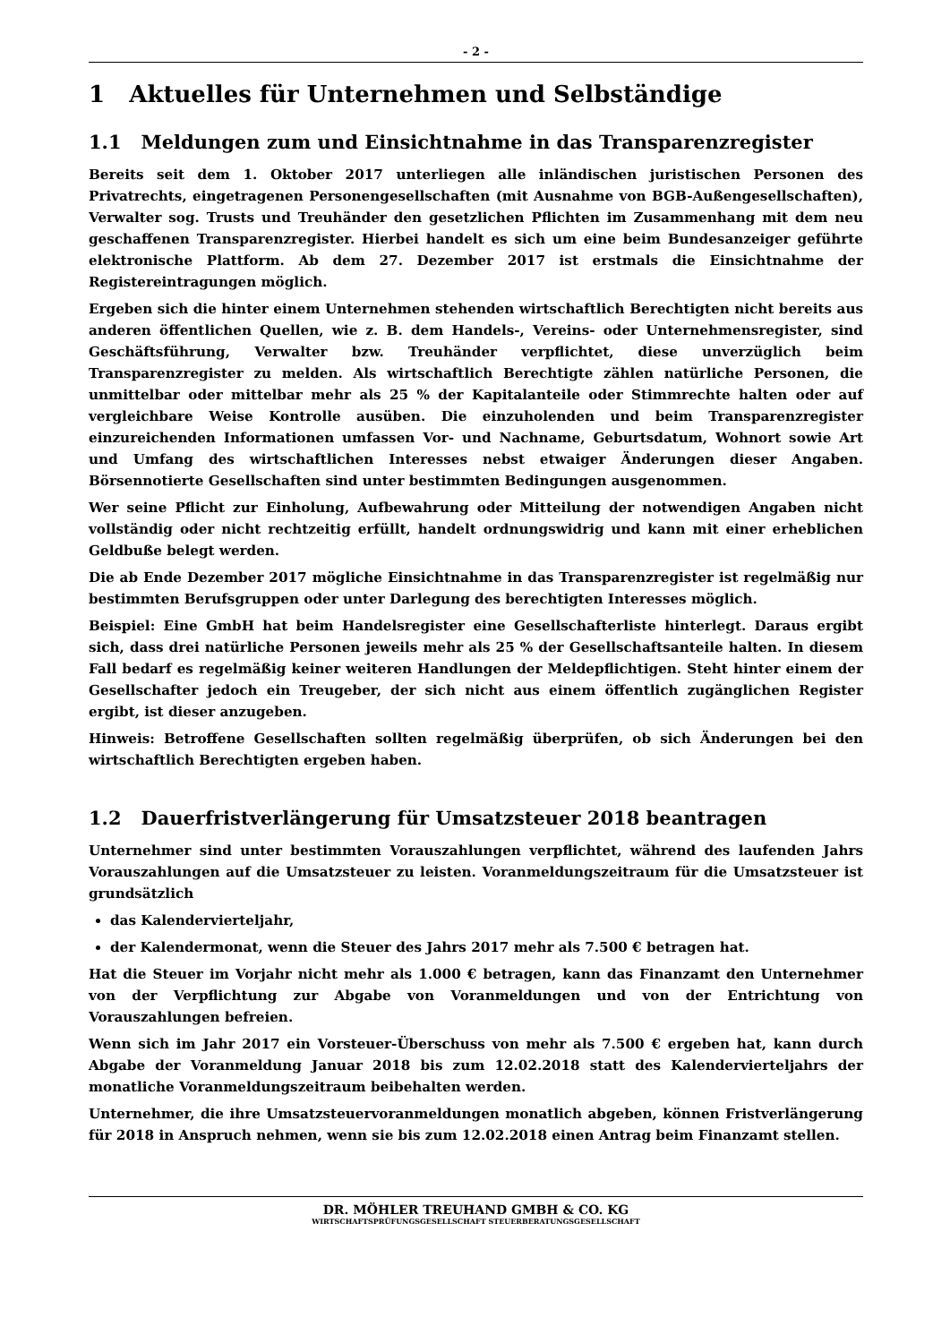- 2 -
1 Aktuelles für Unternehmen und Selbständige
1.1 Meldungen zum und Einsichtnahme in das Transparenzregister
Bereits seit dem 1. Oktober 2017 unterliegen alle inländischen juristischen Personen des Privatrechts, eingetragenen Personengesellschaften (mit Ausnahme von BGB-Außengesellschaften), Verwalter sog. Trusts und Treuhänder den gesetzlichen Pflichten im Zusammenhang mit dem neu geschaffenen Transparenzregister. Hierbei handelt es sich um eine beim Bundesanzeiger geführte elektronische Plattform. Ab dem 27. Dezember 2017 ist erstmals die Einsichtnahme der Registereintragungen möglich.
Ergeben sich die hinter einem Unternehmen stehenden wirtschaftlich Berechtigten nicht bereits aus anderen öffentlichen Quellen, wie z. B. dem Handels-, Vereins- oder Unternehmensregister, sind Geschäftsführung, Verwalter bzw. Treuhänder verpflichtet, diese unverzüglich beim Transparenzregister zu melden. Als wirtschaftlich Berechtigte zählen natürliche Personen, die unmittelbar oder mittelbar mehr als 25 % der Kapitalanteile oder Stimmrechte halten oder auf vergleichbare Weise Kontrolle ausüben. Die einzuholenden und beim Transparenzregister einzureichenden Informationen umfassen Vor- und Nachname, Geburtsdatum, Wohnort sowie Art und Umfang des wirtschaftlichen Interesses nebst etwaiger Änderungen dieser Angaben. Börsennotierte Gesellschaften sind unter bestimmten Bedingungen ausgenommen.
Wer seine Pflicht zur Einholung, Aufbewahrung oder Mitteilung der notwendigen Angaben nicht vollständig oder nicht rechtzeitig erfüllt, handelt ordnungswidrig und kann mit einer erheblichen Geldbuße belegt werden.
Die ab Ende Dezember 2017 mögliche Einsichtnahme in das Transparenzregister ist regelmäßig nur bestimmten Berufsgruppen oder unter Darlegung des berechtigten Interesses möglich.
Beispiel: Eine GmbH hat beim Handelsregister eine Gesellschafterliste hinterlegt. Daraus ergibt sich, dass drei natürliche Personen jeweils mehr als 25 % der Gesellschaftsanteile halten. In diesem Fall bedarf es regelmäßig keiner weiteren Handlungen der Meldepflichtigen. Steht hinter einem der Gesellschafter jedoch ein Treugeber, der sich nicht aus einem öffentlich zugänglichen Register ergibt, ist dieser anzugeben.
Hinweis: Betroffene Gesellschaften sollten regelmäßig überprüfen, ob sich Änderungen bei den wirtschaftlich Berechtigten ergeben haben.
1.2 Dauerfristverlängerung für Umsatzsteuer 2018 beantragen
Unternehmer sind unter bestimmten Vorauszahlungen verpflichtet, während des laufenden Jahrs Vorauszahlungen auf die Umsatzsteuer zu leisten. Voranmeldungszeitraum für die Umsatzsteuer ist grundsätzlich
das Kalendervierteljahr,
der Kalendermonat, wenn die Steuer des Jahrs 2017 mehr als 7.500 € betragen hat.
Hat die Steuer im Vorjahr nicht mehr als 1.000 € betragen, kann das Finanzamt den Unternehmer von der Verpflichtung zur Abgabe von Voranmeldungen und von der Entrichtung von Vorauszahlungen befreien.
Wenn sich im Jahr 2017 ein Vorsteuer-Überschuss von mehr als 7.500 € ergeben hat, kann durch Abgabe der Voranmeldung Januar 2018 bis zum 12.02.2018 statt des Kalendervierteljahrs der monatliche Voranmeldungszeitraum beibehalten werden.
Unternehmer, die ihre Umsatzsteuervoranmeldungen monatlich abgeben, können Fristverlängerung für 2018 in Anspruch nehmen, wenn sie bis zum 12.02.2018 einen Antrag beim Finanzamt stellen.
DR. MÖHLER TREUHAND GMBH & CO. KG
WIRTSCHAFTSPRÜFUNGSGESELLSCHAFT STEUERBERATUNGSGESELLSCHAFT